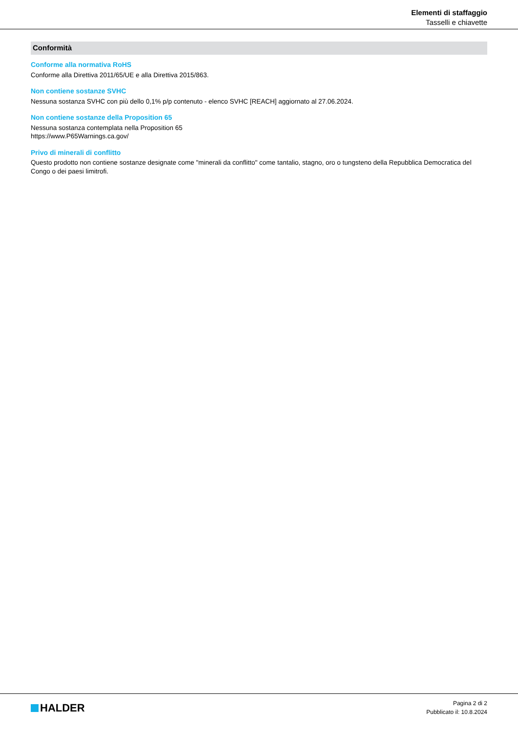Elementi di staffaggio
Tasselli e chiavette
Conformità
Conforme alla normativa RoHS
Conforme alla Direttiva 2011/65/UE e alla Direttiva 2015/863.
Non contiene sostanze SVHC
Nessuna sostanza SVHC con più dello 0,1% p/p contenuto - elenco SVHC [REACH] aggiornato al 27.06.2024.
Non contiene sostanze della Proposition 65
Nessuna sostanza contemplata nella Proposition 65
https://www.P65Warnings.ca.gov/
Privo di minerali di conflitto
Questo prodotto non contiene sostanze designate come "minerali da conflitto" come tantalio, stagno, oro o tungsteno della Repubblica Democratica del Congo o dei paesi limitrofi.
HALDER
Pagina 2 di 2
Pubblicato il: 10.8.2024